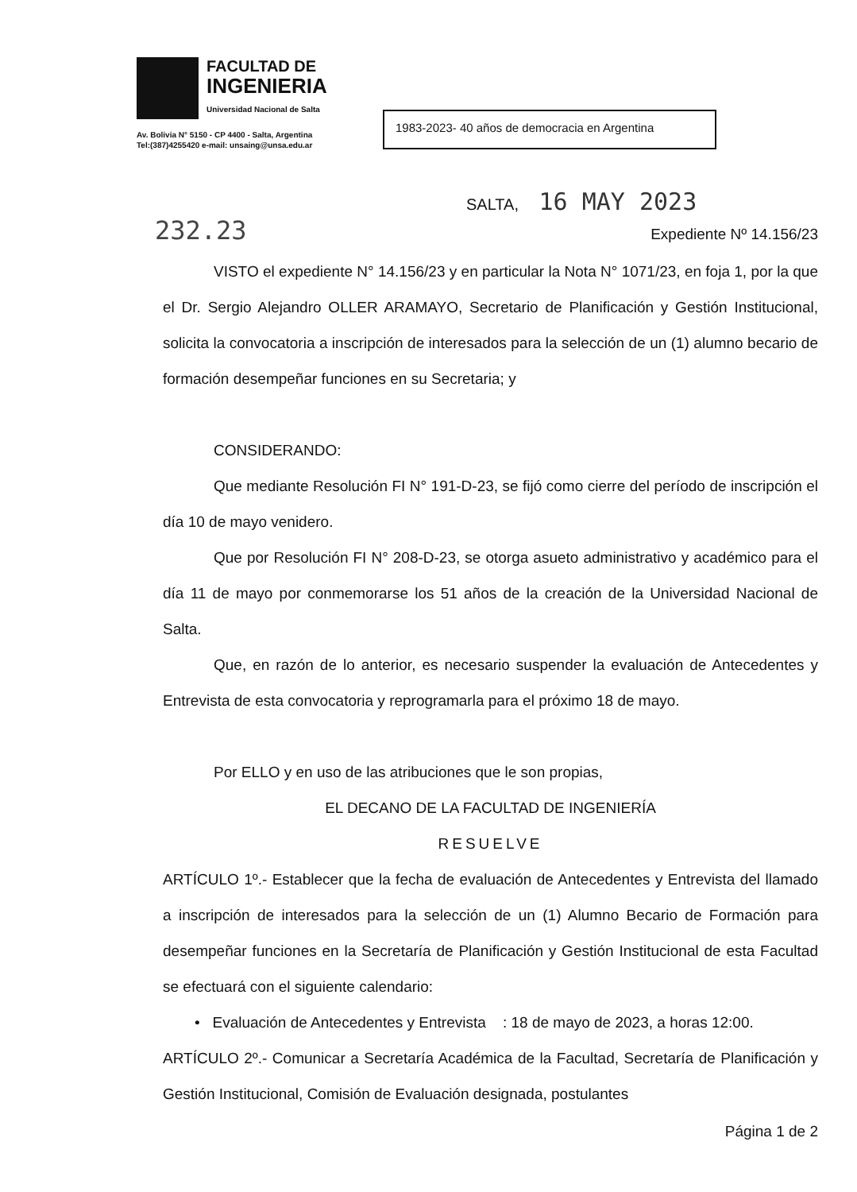FACULTAD DE
INGENIERIA
Universidad Nacional de Salta
Av. Bolivia N° 5150 - CP 4400 - Salta, Argentina
Tel:(387)4255420 e-mail: unsaing@unsa.edu.ar
1983-2023- 40 años de democracia en Argentina
SALTA, 16 MAY 2023
232.23 Expediente Nº 14.156/23
VISTO el expediente N° 14.156/23 y en particular la Nota N° 1071/23, en foja 1, por la que el Dr. Sergio Alejandro OLLER ARAMAYO, Secretario de Planificación y Gestión Institucional, solicita la convocatoria a inscripción de interesados para la selección de un (1) alumno becario de formación desempeñar funciones en su Secretaria; y
CONSIDERANDO:
Que mediante Resolución FI N° 191-D-23, se fijó como cierre del período de inscripción el día 10 de mayo venidero.
Que por Resolución FI N° 208-D-23, se otorga asueto administrativo y académico para el día 11 de mayo por conmemorarse los 51 años de la creación de la Universidad Nacional de Salta.
Que, en razón de lo anterior, es necesario suspender la evaluación de Antecedentes y Entrevista de esta convocatoria y reprogramarla para el próximo 18 de mayo.
Por ELLO y en uso de las atribuciones que le son propias,
EL DECANO DE LA FACULTAD DE INGENIERÍA
RESUELVE
ARTÍCULO 1º.- Establecer que la fecha de evaluación de Antecedentes y Entrevista del llamado a inscripción de interesados para la selección de un (1) Alumno Becario de Formación para desempeñar funciones en la Secretaría de Planificación y Gestión Institucional de esta Facultad se efectuará con el siguiente calendario:
• Evaluación de Antecedentes y Entrevista : 18 de mayo de 2023, a horas 12:00.
ARTÍCULO 2º.- Comunicar a Secretaría Académica de la Facultad, Secretaría de Planificación y Gestión Institucional, Comisión de Evaluación designada, postulantes
Página 1 de 2